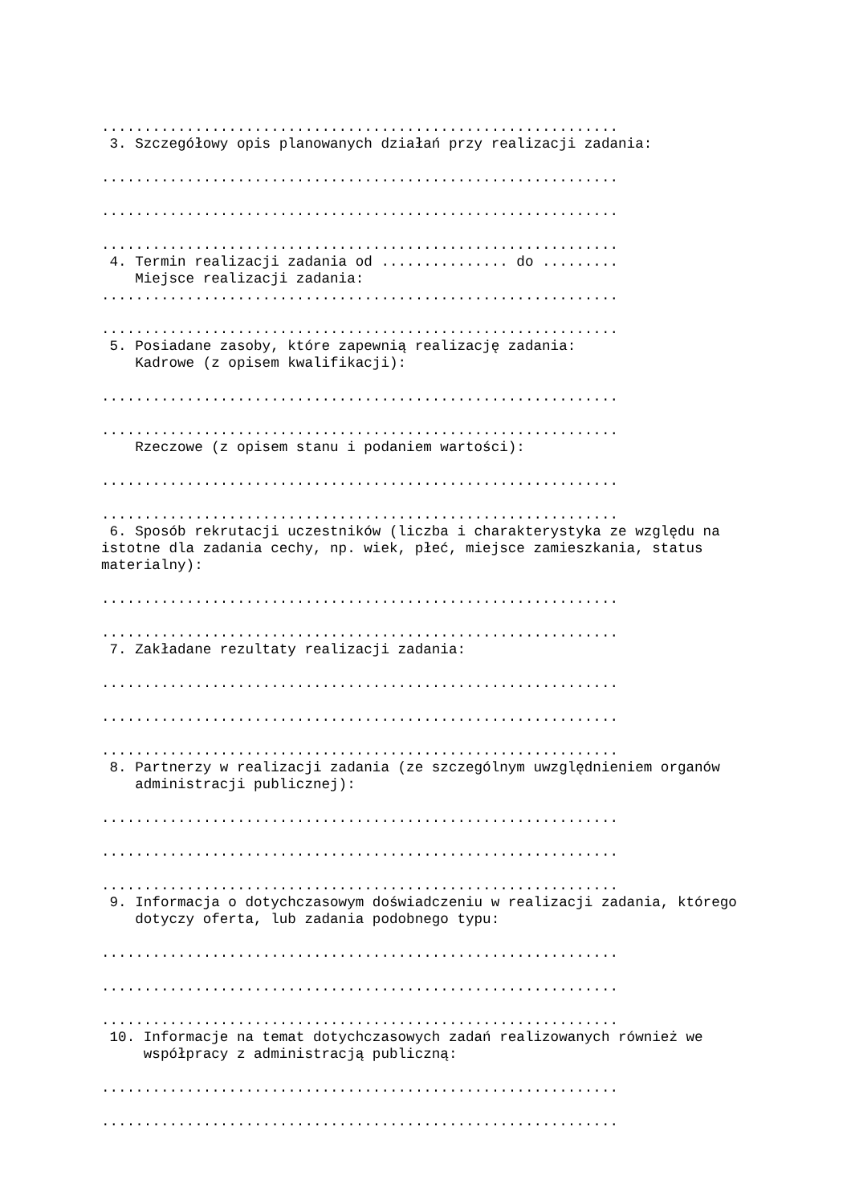.............................................................
 3. Szczegółowy opis planowanych działań przy realizacji zadania:

.............................................................

.............................................................

.............................................................
 4. Termin realizacji zadania od ............... do .........
    Miejsce realizacji zadania:
.............................................................

.............................................................
 5. Posiadane zasoby, które zapewnią realizację zadania:
    Kadrowe (z opisem kwalifikacji):

.............................................................

.............................................................
    Rzeczowe (z opisem stanu i podaniem wartości):

.............................................................

.............................................................
 6. Sposób rekrutacji uczestników (liczba i charakterystyka ze względu na
istotne dla zadania cechy, np. wiek, płeć, miejsce zamieszkania, status
materialny):

.............................................................

.............................................................
 7. Zakładane rezultaty realizacji zadania:

.............................................................

.............................................................

.............................................................
 8. Partnerzy w realizacji zadania (ze szczególnym uwzględnieniem organów
    administracji publicznej):

.............................................................

.............................................................

.............................................................
 9. Informacja o dotychczasowym doświadczeniu w realizacji zadania, którego
    dotyczy oferta, lub zadania podobnego typu:

.............................................................

.............................................................

.............................................................
 10. Informacje na temat dotychczasowych zadań realizowanych również we
     współpracy z administracją publiczną:

.............................................................

.............................................................